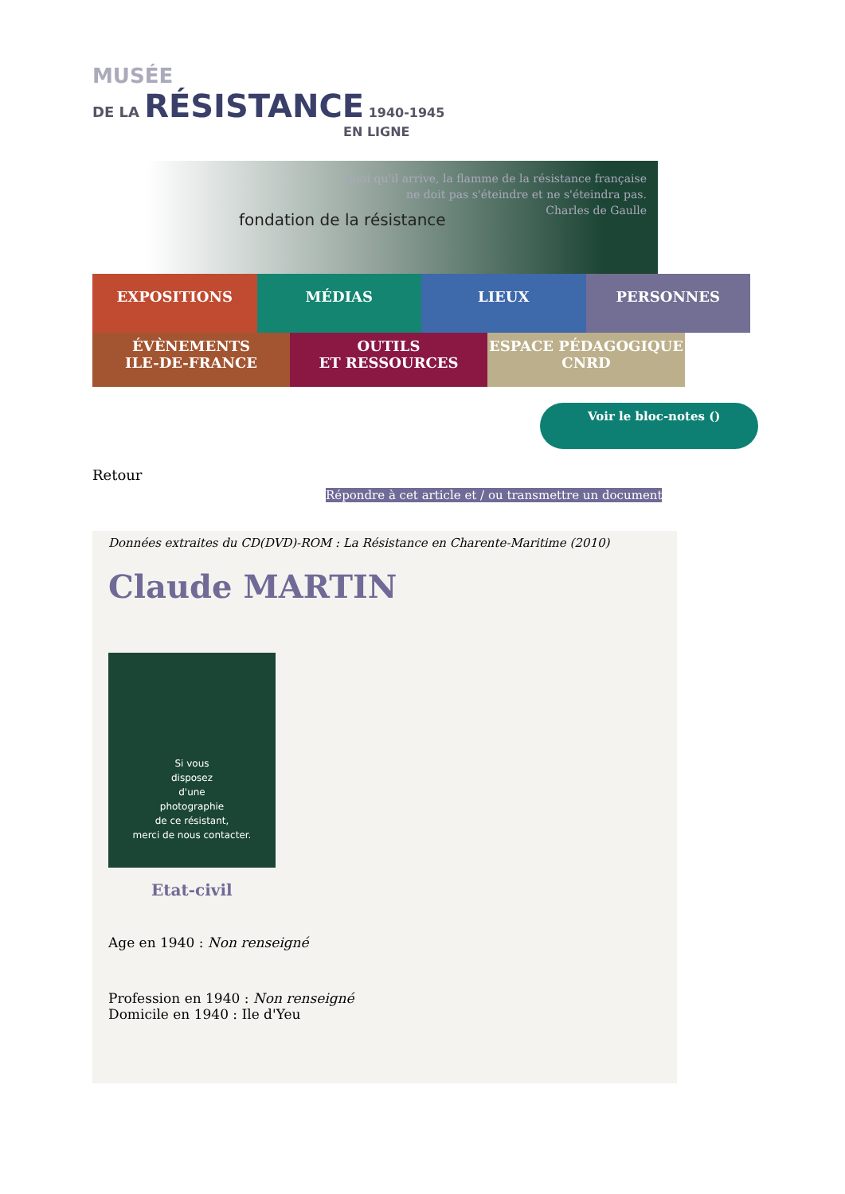MUSÉE
DE LA RÉSISTANCE 1940-1945
EN LIGNE
Quoi qu'il arrive, la flamme de la résistance française
ne doit pas s'éteindre et ne s'éteindra pas.
Charles de Gaulle
fondation de la résistance
EXPOSITIONS MÉDIAS LIEUX PERSONNES
ÉVÈNEMENTS
ILE-DE-FRANCE
OUTILS
ET RESSOURCES
ESPACE PÉDAGOGIQUE
CNRD
Voir le bloc-notes ()
Retour
Répondre à cet article et / ou transmettre un document
Données extraites du CD(DVD)-ROM : La Résistance en Charente-Maritime (2010)
Claude MARTIN
Si vous
disposez
d'une
photographie
de ce résistant,
merci de nous contacter.
Etat-civil
Age en 1940 : Non renseigné
Profession en 1940 : Non renseigné
Domicile en 1940 : Ile d'Yeu